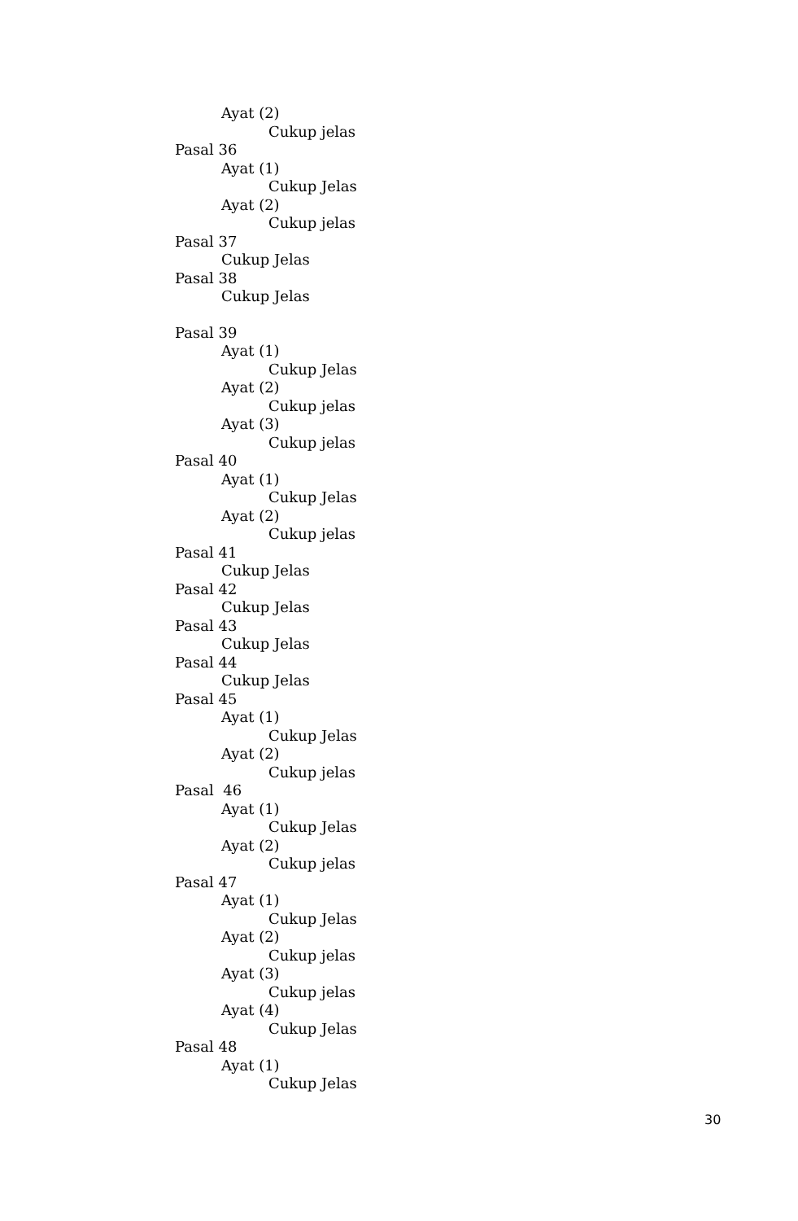Ayat (2)
Cukup jelas
Pasal 36
Ayat (1)
Cukup Jelas
Ayat (2)
Cukup jelas
Pasal 37
Cukup Jelas
Pasal 38
Cukup Jelas
Pasal 39
Ayat (1)
Cukup Jelas
Ayat (2)
Cukup jelas
Ayat (3)
Cukup jelas
Pasal 40
Ayat (1)
Cukup Jelas
Ayat (2)
Cukup jelas
Pasal 41
Cukup Jelas
Pasal 42
Cukup Jelas
Pasal 43
Cukup Jelas
Pasal 44
Cukup Jelas
Pasal 45
Ayat (1)
Cukup Jelas
Ayat (2)
Cukup jelas
Pasal 46
Ayat (1)
Cukup Jelas
Ayat (2)
Cukup jelas
Pasal 47
Ayat (1)
Cukup Jelas
Ayat (2)
Cukup jelas
Ayat (3)
Cukup jelas
Ayat (4)
Cukup Jelas
Pasal 48
Ayat (1)
Cukup Jelas
30